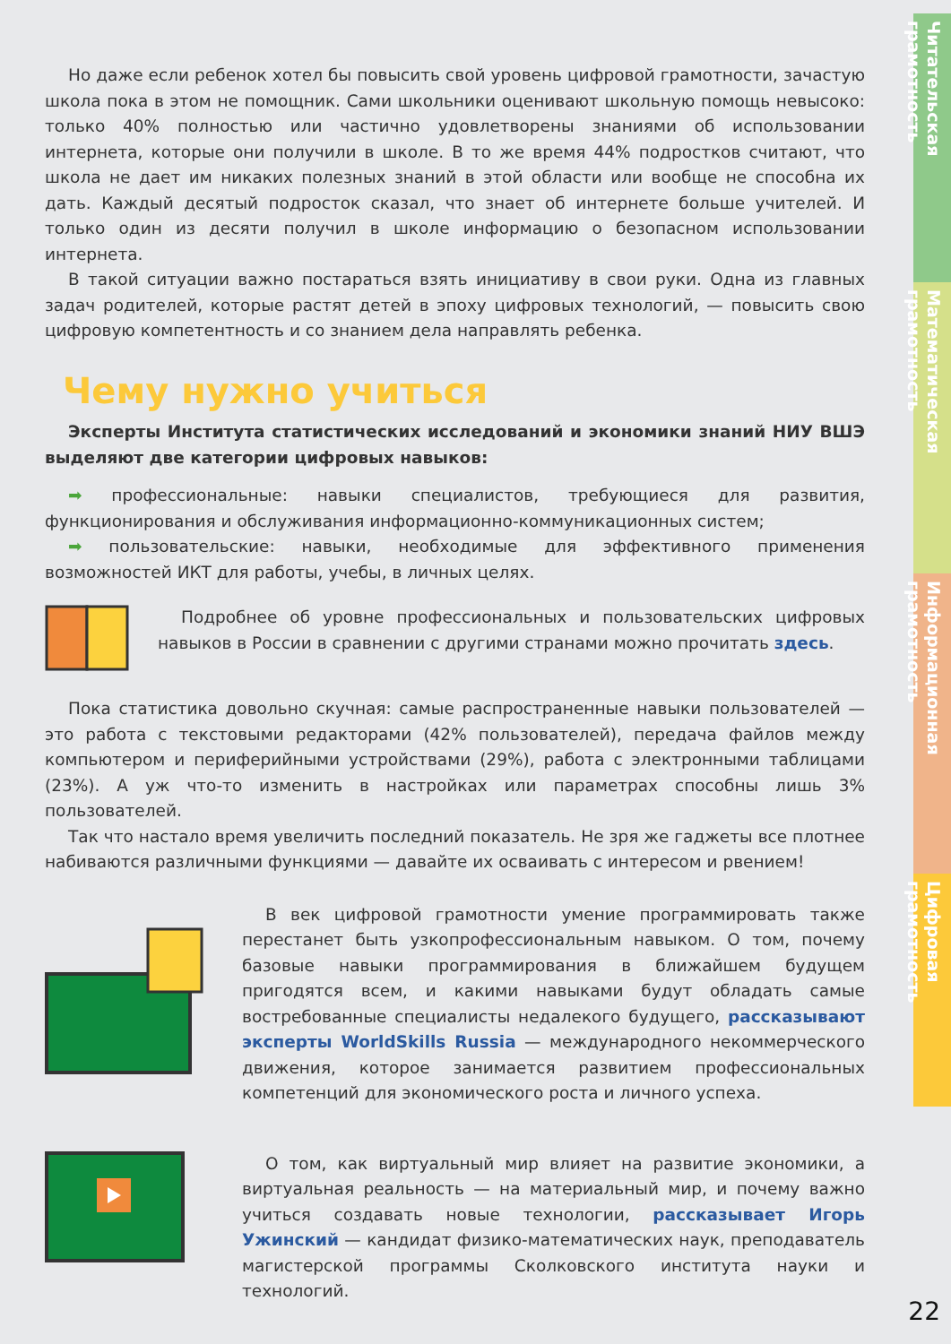Но даже если ребенок хотел бы повысить свой уровень цифровой грамотности, зачастую школа пока в этом не помощник. Сами школьники оценивают школьную помощь невысоко: только 40% полностью или частично удовлетворены знаниями об использовании интернета, которые они получили в школе. В то же время 44% подростков считают, что школа не дает им никаких полезных знаний в этой области или вообще не способна их дать. Каждый десятый подросток сказал, что знает об интернете больше учителей. И только один из десяти получил в школе информацию о безопасном использовании интернета.
В такой ситуации важно постараться взять инициативу в свои руки. Одна из главных задач родителей, которые растят детей в эпоху цифровых технологий, — повысить свою цифровую компетентность и со знанием дела направлять ребенка.
Чему нужно учиться
Эксперты Института статистических исследований и экономики знаний НИУ ВШЭ выделяют две категории цифровых навыков:
➡ профессиональные: навыки специалистов, требующиеся для развития, функционирования и обслуживания информационно-коммуникационных систем;
➡ пользовательские: навыки, необходимые для эффективного применения возможностей ИКТ для работы, учебы, в личных целях.
Подробнее об уровне профессиональных и пользовательских цифровых навыков в России в сравнении с другими странами можно прочитать здесь.
Пока статистика довольно скучная: самые распространенные навыки пользователей — это работа с текстовыми редакторами (42% пользователей), передача файлов между компьютером и периферийными устройствами (29%), работа с электронными таблицами (23%). А уж что-то изменить в настройках или параметрах способны лишь 3% пользователей.
Так что настало время увеличить последний показатель. Не зря же гаджеты все плотнее набиваются различными функциями — давайте их осваивать с интересом и рвением!
В век цифровой грамотности умение программировать также перестанет быть узкопрофессиональным навыком. О том, почему базовые навыки программирования в ближайшем будущем пригодятся всем, и какими навыками будут обладать самые востребованные специалисты недалекого будущего, рассказывают эксперты WorldSkills Russia — международного некоммерческого движения, которое занимается развитием профессиональных компетенций для экономического роста и личного успеха.
О том, как виртуальный мир влияет на развитие экономики, а виртуальная реальность — на материальный мир, и почему важно учиться создавать новые технологии, рассказывает Игорь Ужинский — кандидат физико-математических наук, преподаватель магистерской программы Сколковского института науки и технологий.
Читательская грамотность
Математическая грамотность
Информационная грамотность
Цифровая грамотность
22